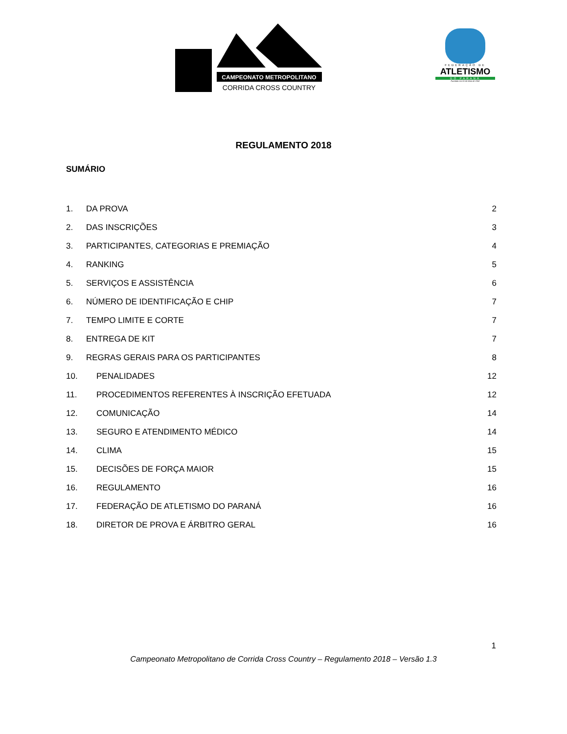CAMPEONATO METROPOLITANO
CORRIDA CROSS COUNTRY
FEDERAÇÃO DE
ATLETISMO
DO PARANÁ
Fundada em 23 de Maio de 1932
REGULAMENTO 2018
SUMÁRIO
1. DA PROVA 2
2. DAS INSCRIÇÕES 3
3. PARTICIPANTES, CATEGORIAS E PREMIAÇÃO 4
4. RANKING 5
5. SERVIÇOS E ASSISTÊNCIA 6
6. NÚMERO DE IDENTIFICAÇÃO E CHIP 7
7. TEMPO LIMITE E CORTE 7
8. ENTREGA DE KIT 7
9. REGRAS GERAIS PARA OS PARTICIPANTES 8
10. PENALIDADES 12
11. PROCEDIMENTOS REFERENTES À INSCRIÇÃO EFETUADA 12
12. COMUNICAÇÃO 14
13. SEGURO E ATENDIMENTO MÉDICO 14
14. CLIMA 15
15. DECISÕES DE FORÇA MAIOR 15
16. REGULAMENTO 16
17. FEDERAÇÃO DE ATLETISMO DO PARANÁ 16
18. DIRETOR DE PROVA E ÁRBITRO GERAL 16
1
Campeonato Metropolitano de Corrida Cross Country – Regulamento 2018 – Versão 1.3